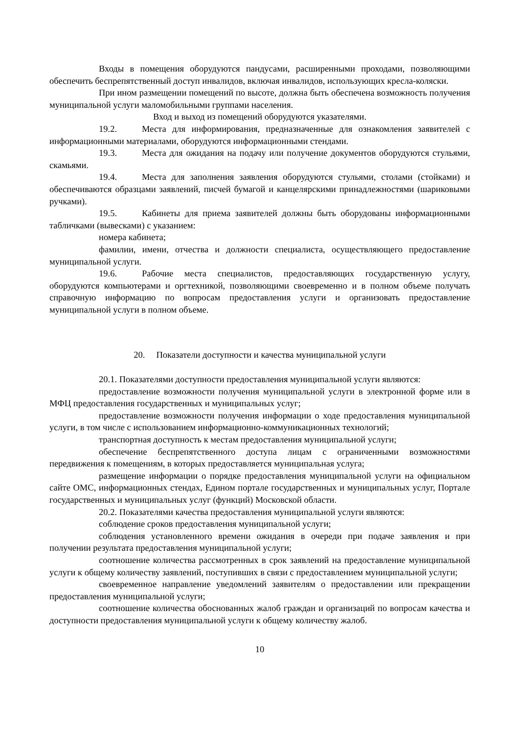Входы в помещения оборудуются пандусами, расширенными проходами, позволяющими обеспечить беспрепятственный доступ инвалидов, включая инвалидов, использующих кресла-коляски.
При ином размещении помещений по высоте, должна быть обеспечена возможность получения муниципальной услуги маломобильными группами населения.
Вход и выход из помещений оборудуются указателями.
19.2. Места для информирования, предназначенные для ознакомления заявителей с информационными материалами, оборудуются информационными стендами.
19.3. Места для ожидания на подачу или получение документов оборудуются стульями, скамьями.
19.4. Места для заполнения заявления оборудуются стульями, столами (стойками) и обеспечиваются образцами заявлений, писчей бумагой и канцелярскими принадлежностями (шариковыми ручками).
19.5. Кабинеты для приема заявителей должны быть оборудованы информационными табличками (вывесками) с указанием:
номера кабинета;
фамилии, имени, отчества и должности специалиста, осуществляющего предоставление муниципальной услуги.
19.6. Рабочие места специалистов, предоставляющих государственную услугу, оборудуются компьютерами и оргтехникой, позволяющими своевременно и в полном объеме получать справочную информацию по вопросам предоставления услуги и организовать предоставление муниципальной услуги в полном объеме.
20. Показатели доступности и качества муниципальной услуги
20.1. Показателями доступности предоставления муниципальной услуги являются:
предоставление возможности получения муниципальной услуги в электронной форме или в МФЦ предоставления государственных и муниципальных услуг;
предоставление возможности получения информации о ходе предоставления муниципальной услуги, в том числе с использованием информационно-коммуникационных технологий;
транспортная доступность к местам предоставления муниципальной услуги;
обеспечение беспрепятственного доступа лицам с ограниченными возможностями передвижения к помещениям, в которых предоставляется муниципальная услуга;
размещение информации о порядке предоставления муниципальной услуги на официальном сайте ОМС, информационных стендах, Едином портале государственных и муниципальных услуг, Портале государственных и муниципальных услуг (функций) Московской области.
20.2. Показателями качества предоставления муниципальной услуги являются:
соблюдение сроков предоставления муниципальной услуги;
соблюдения установленного времени ожидания в очереди при подаче заявления и при получении результата предоставления муниципальной услуги;
соотношение количества рассмотренных в срок заявлений на предоставление муниципальной услуги к общему количеству заявлений, поступивших в связи с предоставлением муниципальной услуги;
своевременное направление уведомлений заявителям о предоставлении или прекращении предоставления муниципальной услуги;
соотношение количества обоснованных жалоб граждан и организаций по вопросам качества и доступности предоставления муниципальной услуги к общему количеству жалоб.
10